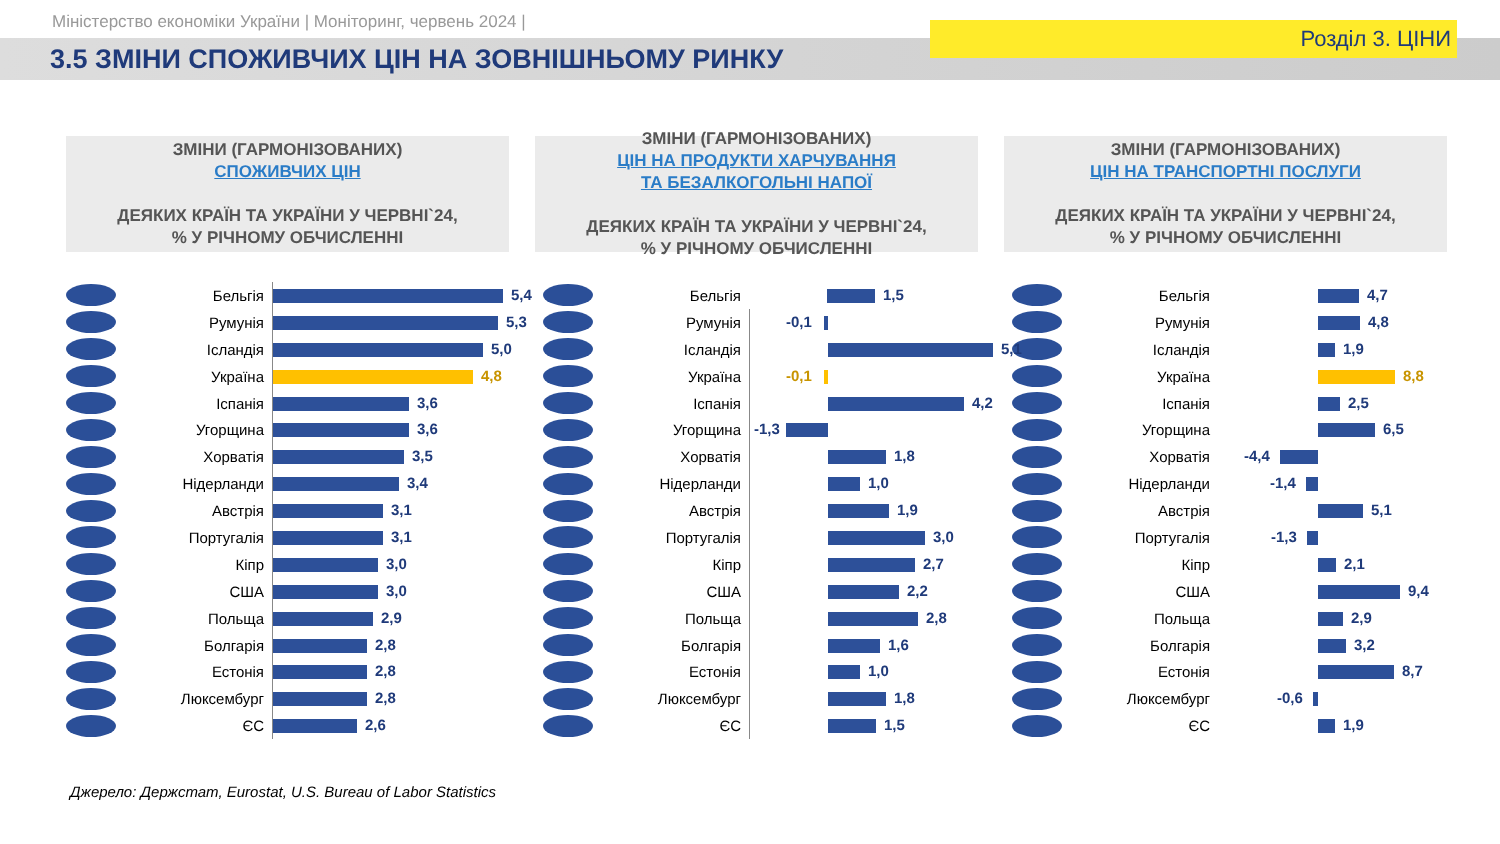Міністерство економіки України | Моніторинг, червень 2024 |
3.5 ЗМІНИ СПОЖИВЧИХ ЦІН НА ЗОВНІШНЬОМУ РИНКУ
Розділ 3. ЦІНИ
ЗМІНИ (ГАРМОНІЗОВАНИХ)
СПОЖИВЧИХ ЦІН
ДЕЯКИХ КРАЇН ТА УКРАЇНИ У ЧЕРВНІ`24,
% У РІЧНОМУ ОБЧИСЛЕННІ
Бельгія
5,4
Румунія
5,3
Ісландія
5,0
Україна
4,8
Іспанія
3,6
Угорщина
3,6
Хорватія
3,5
Нідерланди
3,4
Австрія
3,1
Португалія
3,1
Кіпр
3,0
США
3,0
Польща
2,9
Болгарія
2,8
Естонія
2,8
Люксембург
2,8
ЄС
2,6
ЗМІНИ (ГАРМОНІЗОВАНИХ)
ЦІН НА ПРОДУКТИ ХАРЧУВАННЯ
ТА БЕЗАЛКОГОЛЬНІ НАПОЇ
ДЕЯКИХ КРАЇН ТА УКРАЇНИ У ЧЕРВНІ`24,
% У РІЧНОМУ ОБЧИСЛЕННІ
Бельгія
1,5
Румунія
-0,1
Ісландія
5,1
Україна
-0,1
Іспанія
4,2
Угорщина
-1,3
Хорватія
1,8
Нідерланди
1,0
Австрія
1,9
Португалія
3,0
Кіпр
2,7
США
2,2
Польща
2,8
Болгарія
1,6
Естонія
1,0
Люксембург
1,8
ЄС
1,5
ЗМІНИ (ГАРМОНІЗОВАНИХ)
ЦІН НА ТРАНСПОРТНІ ПОСЛУГИ
ДЕЯКИХ КРАЇН ТА УКРАЇНИ У ЧЕРВНІ`24,
% У РІЧНОМУ ОБЧИСЛЕННІ
Бельгія
4,7
Румунія
4,8
Ісландія
1,9
Україна
8,8
Іспанія
2,5
Угорщина
6,5
Хорватія
-4,4
Нідерланди
-1,4
Австрія
5,1
Португалія
-1,3
Кіпр
2,1
США
9,4
Польща
2,9
Болгарія
3,2
Естонія
8,7
Люксембург
-0,6
ЄС
1,9
Джерело: Держстат, Eurostat, U.S. Bureau of Labor Statistics